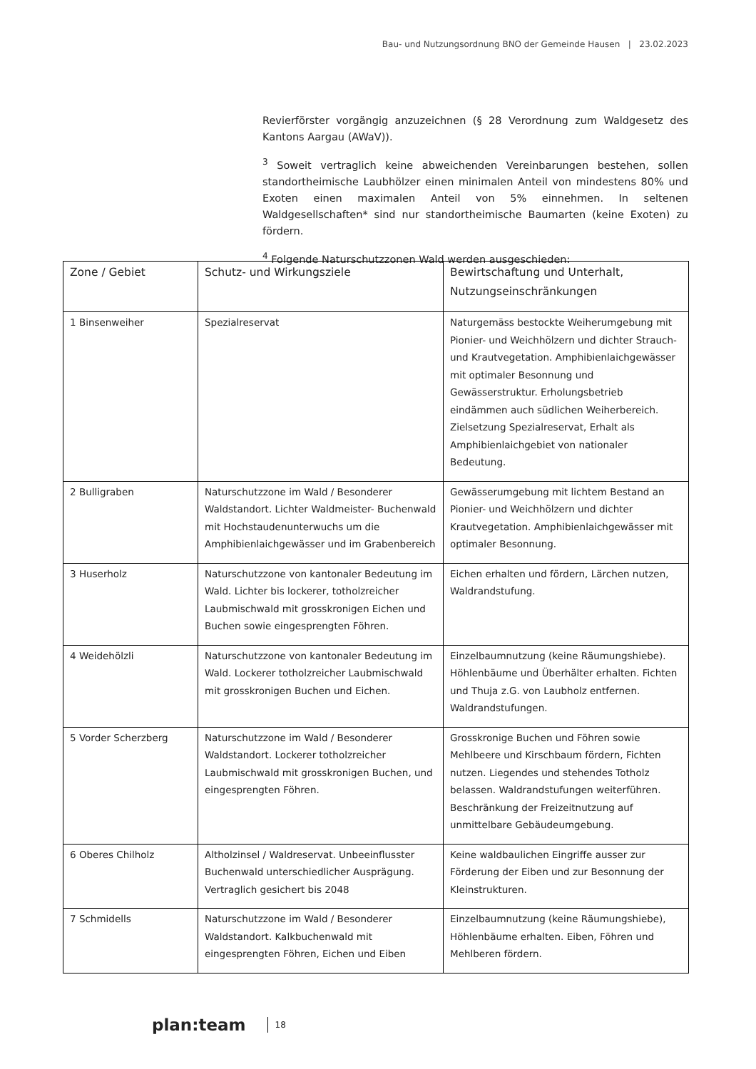Bau- und Nutzungsordnung BNO der Gemeinde Hausen | 23.02.2023
Revierförster vorgängig anzuzeichnen (§ 28 Verordnung zum Waldgesetz des Kantons Aargau (AWaV)).
<sup>3</sup> Soweit vertraglich keine abweichenden Vereinbarungen bestehen, sollen standortheimische Laubhölzer einen minimalen Anteil von mindestens 80% und Exoten einen maximalen Anteil von 5% einnehmen. In seltenen Waldgesellschaften* sind nur standortheimische Baumarten (keine Exoten) zu fördern.
<sup>4</sup> Folgende Naturschutzzonen Wald werden ausgeschieden:
| Zone / Gebiet | Schutz- und Wirkungsziele | Bewirtschaftung und Unterhalt, Nutzungseinschränkungen |
| --- | --- | --- |
| 1 Binsenweiher | Spezialreservat | Naturgemäss bestockte Weiherumgebung mit Pionier- und Weichhölzern und dichter Strauch- und Krautvegetation. Amphibienlaichgewässer mit optimaler Besonnung und Gewässerstruktur. Erholungsbetrieb eindämmen auch südlichen Weiherbereich. Zielsetzung Spezialreservat, Erhalt als Amphibienlaichgebiet von nationaler Bedeutung. |
| 2 Bulligraben | Naturschutzzone im Wald / Besonderer Waldstandort. Lichter Waldmeister- Buchenwald mit Hochstaudenunterwuchs um die Amphibienlaichgewässer und im Grabenbereich | Gewässerumgebung mit lichtem Bestand an Pionier- und Weichhölzern und dichter Krautvegetation. Amphibienlaichgewässer mit optimaler Besonnung. |
| 3 Huserholz | Naturschutzzone von kantonaler Bedeutung im Wald. Lichter bis lockerer, totholzreicher Laubmischwald mit grosskronigen Eichen und Buchen sowie eingesprengten Föhren. | Eichen erhalten und fördern, Lärchen nutzen, Waldrandstufung. |
| 4 Weidehölzli | Naturschutzzone von kantonaler Bedeutung im Wald. Lockerer totholzreicher Laubmischwald mit grosskronigen Buchen und Eichen. | Einzelbaumnutzung (keine Räumungshiebe). Höhlenbäume und Überhälter erhalten. Fichten und Thuja z.G. von Laubholz entfernen. Waldrandstufungen. |
| 5 Vorder Scherzberg | Naturschutzzone im Wald / Besonderer Waldstandort. Lockerer totholzreicher Laubmischwald mit grosskronigen Buchen, und eingesprengten Föhren. | Grosskronige Buchen und Föhren sowie Mehlbeere und Kirschbaum fördern, Fichten nutzen. Liegendes und stehendes Totholz belassen. Waldrandstufungen weiterführen. Beschränkung der Freizeitnutzung auf unmittelbare Gebäudeumgebung. |
| 6 Oberes Chilholz | Altholzinsel / Waldreservat. Unbeeinflusster Buchenwald unterschiedlicher Ausprägung. Vertraglich gesichert bis 2048 | Keine waldbaulichen Eingriffe ausser zur Förderung der Eiben und zur Besonnung der Kleinstrukturen. |
| 7 Schmidells | Naturschutzzone im Wald / Besonderer Waldstandort. Kalkbuchenwald mit eingesprengten Föhren, Eichen und Eiben | Einzelbaumnutzung (keine Räumungshiebe), Höhlenbäume erhalten. Eiben, Föhren und Mehlberen fördern. |
plan:team 18